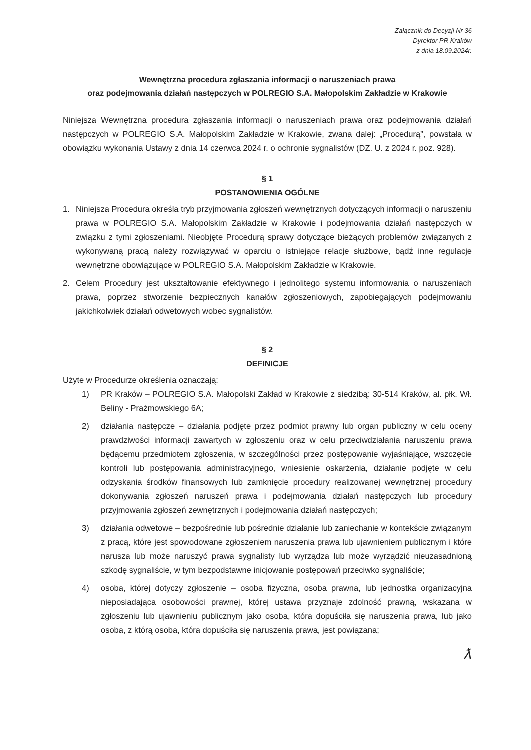Załącznik do Decyzji Nr 36
Dyrektor PR Kraków
z dnia 18.09.2024r.
Wewnętrzna procedura zgłaszania informacji o naruszeniach prawa
oraz podejmowania działań następczych w POLREGIO S.A. Małopolskim Zakładzie w Krakowie
Niniejsza Wewnętrzna procedura zgłaszania informacji o naruszeniach prawa oraz podejmowania działań następczych w POLREGIO S.A. Małopolskim Zakładzie w Krakowie, zwana dalej: „Procedurą”, powstała w obowiązku wykonania Ustawy z dnia 14 czerwca 2024 r. o ochronie sygnalistów (DZ. U. z 2024 r. poz. 928).
§ 1
POSTANOWIENIA OGÓLNE
1. Niniejsza Procedura określa tryb przyjmowania zgłoszeń wewnętrznych dotyczących informacji o naruszeniu prawa w POLREGIO S.A. Małopolskim Zakładzie w Krakowie i podejmowania działań następczych w związku z tymi zgłoszeniami. Nieobjęte Procedurą sprawy dotyczące bieżących problemów związanych z wykonywaną pracą należy rozwiązywać w oparciu o istniejące relacje służbowe, bądź inne regulacje wewnętrzne obowiązujące w POLREGIO S.A. Małopolskim Zakładzie w Krakowie.
2. Celem Procedury jest ukształtowanie efektywnego i jednolitego systemu informowania o naruszeniach prawa, poprzez stworzenie bezpiecznych kanałów zgłoszeniowych, zapobiegających podejmowaniu jakichkolwiek działań odwetowych wobec sygnalistów.
§ 2
DEFINICJE
Użyte w Procedurze określenia oznaczają:
1) PR Kraków – POLREGIO S.A. Małopolski Zakład w Krakowie z siedzibą: 30-514 Kraków, al. płk. Wł. Beliny - Prażmowskiego 6A;
2) działania następcze – działania podjęte przez podmiot prawny lub organ publiczny w celu oceny prawdziwości informacji zawartych w zgłoszeniu oraz w celu przeciwdziałania naruszeniu prawa będącemu przedmiotem zgłoszenia, w szczególności przez postępowanie wyjaśniające, wszczęcie kontroli lub postępowania administracyjnego, wniesienie oskarżenia, działanie podjęte w celu odzyskania środków finansowych lub zamknięcie procedury realizowanej wewnętrznej procedury dokonywania zgłoszeń naruszeń prawa i podejmowania działań następczych lub procedury przyjmowania zgłoszeń zewnętrznych i podejmowania działań następczych;
3) działania odwetowe – bezpośrednie lub pośrednie działanie lub zaniechanie w kontekście związanym z pracą, które jest spowodowane zgłoszeniem naruszenia prawa lub ujawnieniem publicznym i które narusza lub może naruszyć prawa sygnalisty lub wyrządza lub może wyrządzić nieuzasadnioną szkodę sygnaliście, w tym bezpodstawne inicjowanie postępowań przeciwko sygnaliście;
4) osoba, której dotyczy zgłoszenie – osoba fizyczna, osoba prawna, lub jednostka organizacyjna nieposiadająca osobowości prawnej, której ustawa przyznaje zdolność prawną, wskazana w zgłoszeniu lub ujawnieniu publicznym jako osoba, która dopuściła się naruszenia prawa, lub jako osoba, z którą osoba, która dopuściła się naruszenia prawa, jest powiązana;
ƛ